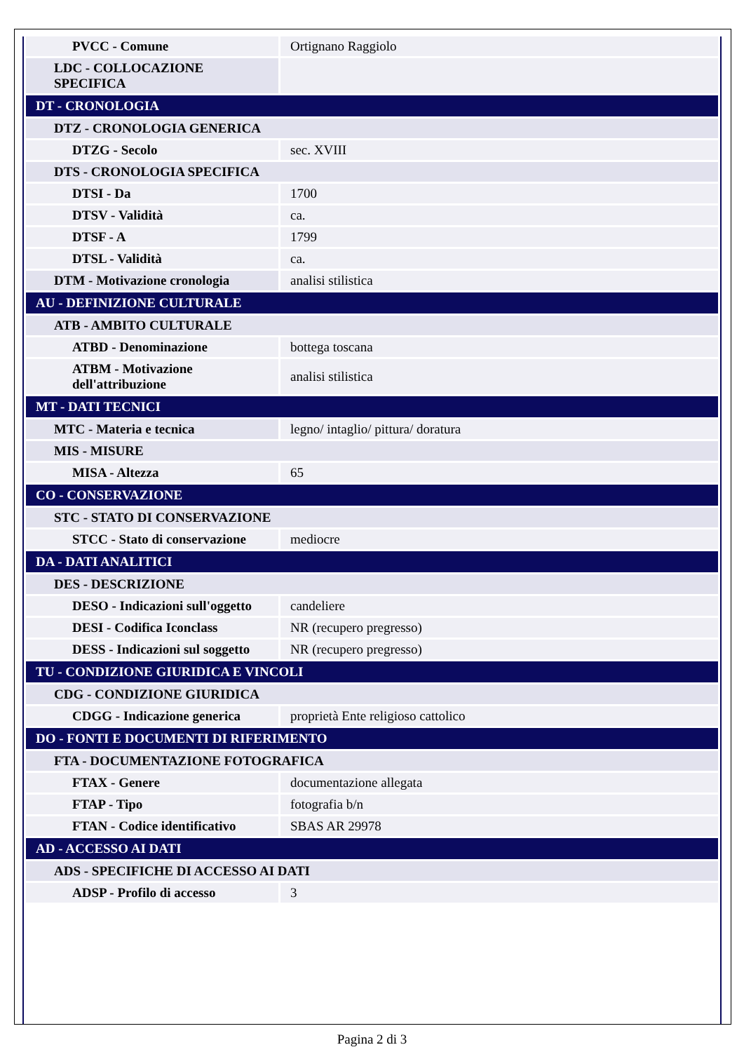| PVCC - Comune | Ortignano Raggiolo |
| LDC - COLLOCAZIONE SPECIFICA | |
| DT - CRONOLOGIA | |
| DTZ - CRONOLOGIA GENERICA | |
| DTZG - Secolo | sec. XVIII |
| DTS - CRONOLOGIA SPECIFICA | |
| DTSI - Da | 1700 |
| DTSV - Validità | ca. |
| DTSF - A | 1799 |
| DTSL - Validità | ca. |
| DTM - Motivazione cronologia | analisi stilistica |
| AU - DEFINIZIONE CULTURALE | |
| ATB - AMBITO CULTURALE | |
| ATBD - Denominazione | bottega toscana |
| ATBM - Motivazione dell'attribuzione | analisi stilistica |
| MT - DATI TECNICI | |
| MTC - Materia e tecnica | legno/ intaglio/ pittura/ doratura |
| MIS - MISURE | |
| MISA - Altezza | 65 |
| CO - CONSERVAZIONE | |
| STC - STATO DI CONSERVAZIONE | |
| STCC - Stato di conservazione | mediocre |
| DA - DATI ANALITICI | |
| DES - DESCRIZIONE | |
| DESO - Indicazioni sull'oggetto | candeliere |
| DESI - Codifica Iconclass | NR (recupero pregresso) |
| DESS - Indicazioni sul soggetto | NR (recupero pregresso) |
| TU - CONDIZIONE GIURIDICA E VINCOLI | |
| CDG - CONDIZIONE GIURIDICA | |
| CDGG - Indicazione generica | proprietà Ente religioso cattolico |
| DO - FONTI E DOCUMENTI DI RIFERIMENTO | |
| FTA - DOCUMENTAZIONE FOTOGRAFICA | |
| FTAX - Genere | documentazione allegata |
| FTAP - Tipo | fotografia b/n |
| FTAN - Codice identificativo | SBAS AR 29978 |
| AD - ACCESSO AI DATI | |
| ADS - SPECIFICHE DI ACCESSO AI DATI | |
| ADSP - Profilo di accesso | 3 |
Pagina 2 di 3